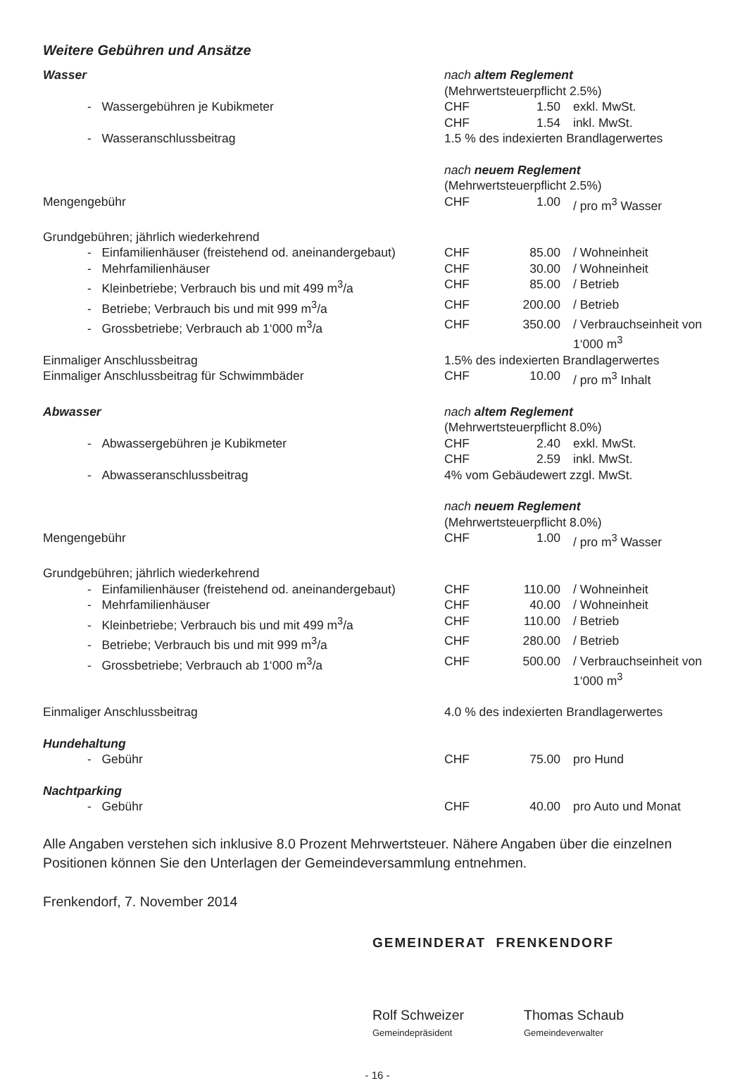Weitere Gebühren und Ansätze
| Wasser | nach altem Reglement | | |
| | (Mehrwertsteuerpflicht 2.5%) | | |
| - Wassergebühren je Kubikmeter | CHF | 1.50 | exkl. MwSt. |
| | CHF | 1.54 | inkl. MwSt. |
| - Wasseranschlussbeitrag | 1.5 % des indexierten Brandlagerwertes | | |
| | nach neuem Reglement | | |
| | (Mehrwertsteuerpflicht 2.5%) | | |
| Mengengebühr | CHF | 1.00 | / pro m<sup>3</sup> Wasser |
| Grundgebühren; jährlich wiederkehrend | | | |
| - Einfamilienhäuser (freistehend od. aneinandergebaut) | CHF | 85.00 | / Wohneinheit |
| - Mehrfamilienhäuser | CHF | 30.00 | / Wohneinheit |
| - Kleinbetriebe; Verbrauch bis und mit 499 m<sup>3</sup>/a | CHF | 85.00 | / Betrieb |
| - Betriebe; Verbrauch bis und mit 999 m<sup>3</sup>/a | CHF | 200.00 | / Betrieb |
| - Grossbetriebe; Verbrauch ab 1‘000 m<sup>3</sup>/a | CHF | 350.00 | / Verbrauchseinheit von 1‘000 m<sup>3</sup> |
| Einmaliger Anschlussbeitrag | 1.5% des indexierten Brandlagerwertes | | |
| Einmaliger Anschlussbeitrag für Schwimmbäder | CHF | 10.00 | / pro m<sup>3</sup> Inhalt |
| Abwasser | nach altem Reglement | | |
| | (Mehrwertsteuerpflicht 8.0%) | | |
| - Abwassergebühren je Kubikmeter | CHF | 2.40 | exkl. MwSt. |
| | CHF | 2.59 | inkl. MwSt. |
| - Abwasseranschlussbeitrag | 4% vom Gebäudewert zzgl. MwSt. | | |
| | nach neuem Reglement | | |
| | (Mehrwertsteuerpflicht 8.0%) | | |
| Mengengebühr | CHF | 1.00 | / pro m<sup>3</sup> Wasser |
| Grundgebühren; jährlich wiederkehrend | | | |
| - Einfamilienhäuser (freistehend od. aneinandergebaut) | CHF | 110.00 | / Wohneinheit |
| - Mehrfamilienhäuser | CHF | 40.00 | / Wohneinheit |
| - Kleinbetriebe; Verbrauch bis und mit 499 m<sup>3</sup>/a | CHF | 110.00 | / Betrieb |
| - Betriebe; Verbrauch bis und mit 999 m<sup>3</sup>/a | CHF | 280.00 | / Betrieb |
| - Grossbetriebe; Verbrauch ab 1‘000 m<sup>3</sup>/a | CHF | 500.00 | / Verbrauchseinheit von 1‘000 m<sup>3</sup> |
| Einmaliger Anschlussbeitrag | 4.0 % des indexierten Brandlagerwertes | | |
| Hundehaltung | | | |
| - Gebühr | CHF | 75.00 | pro Hund |
| Nachtparking | | | |
| - Gebühr | CHF | 40.00 | pro Auto und Monat |
Alle Angaben verstehen sich inklusive 8.0 Prozent Mehrwertsteuer. Nähere Angaben über die einzelnen Positionen können Sie den Unterlagen der Gemeindeversammlung entnehmen.
Frenkendorf, 7. November 2014
GEMEINDERAT FRENKENDORF
Rolf Schweizer
Gemeindepräsident
Thomas Schaub
Gemeindeverwalter
- 16 -